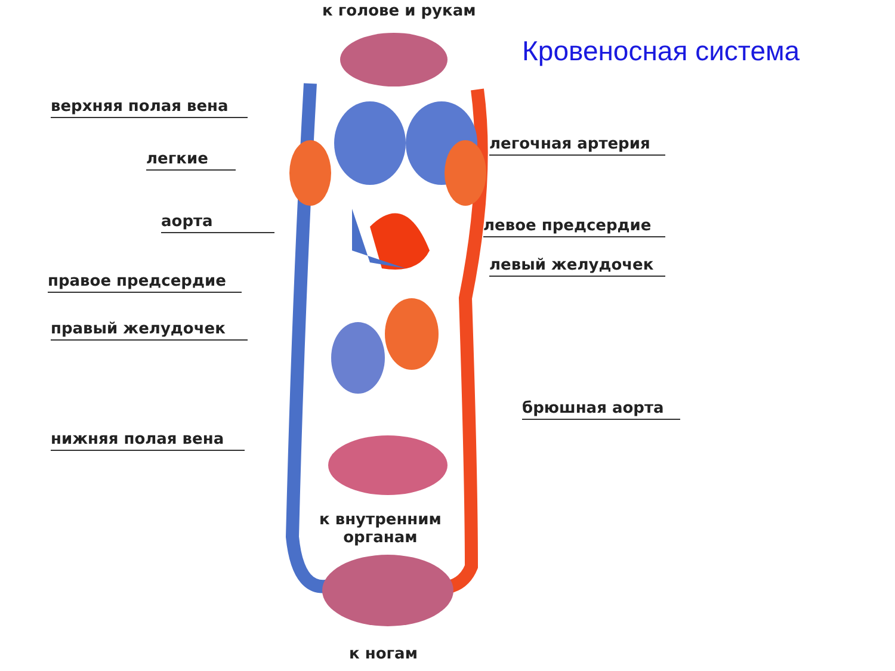к голове и рукам
Кровеносная система
верхняя полая вена
легкие
аорта
правое предсердие
правый желудочек
нижняя полая вена
легочная артерия
левое предсердие
левый желудочек
брюшная аорта
к внутренним
органам
к ногам